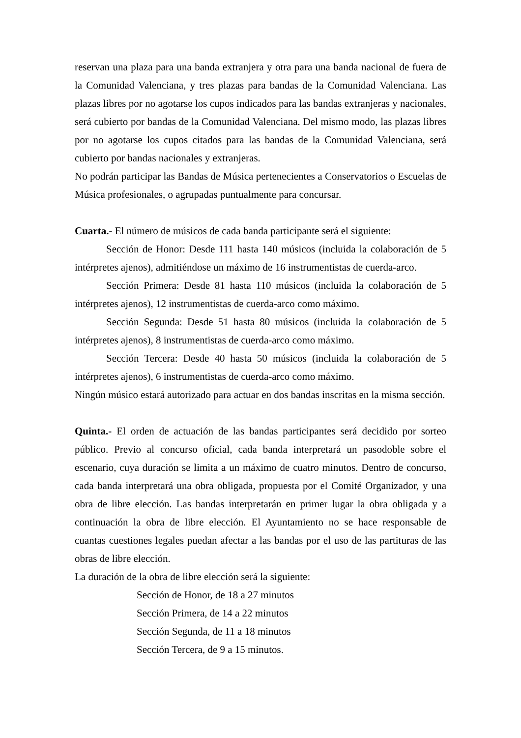reservan una plaza para una banda extranjera y otra para una banda nacional de fuera de la Comunidad Valenciana, y tres plazas para bandas de la Comunidad Valenciana. Las plazas libres por no agotarse los cupos indicados para las bandas extranjeras y nacionales, será cubierto por bandas de la Comunidad Valenciana. Del mismo modo, las plazas libres por no agotarse los cupos citados para las bandas de la Comunidad Valenciana, será cubierto por bandas nacionales y extranjeras.
No podrán participar las Bandas de Música pertenecientes a Conservatorios o Escuelas de Música profesionales, o agrupadas puntualmente para concursar.
Cuarta.- El número de músicos de cada banda participante será el siguiente:
Sección de Honor: Desde 111 hasta 140 músicos (incluida la colaboración de 5 intérpretes ajenos), admitiéndose un máximo de 16 instrumentistas de cuerda-arco.
Sección Primera: Desde 81 hasta 110 músicos (incluida la colaboración de 5 intérpretes ajenos), 12 instrumentistas de cuerda-arco como máximo.
Sección Segunda: Desde 51 hasta 80 músicos (incluida la colaboración de 5 intérpretes ajenos), 8 instrumentistas de cuerda-arco como máximo.
Sección Tercera: Desde 40 hasta 50 músicos (incluida la colaboración de 5 intérpretes ajenos), 6 instrumentistas de cuerda-arco como máximo.
Ningún músico estará autorizado para actuar en dos bandas inscritas en la misma sección.
Quinta.- El orden de actuación de las bandas participantes será decidido por sorteo público. Previo al concurso oficial, cada banda interpretará un pasodoble sobre el escenario, cuya duración se limita a un máximo de cuatro minutos. Dentro de concurso, cada banda interpretará una obra obligada, propuesta por el Comité Organizador, y una obra de libre elección. Las bandas interpretarán en primer lugar la obra obligada y a continuación la obra de libre elección. El Ayuntamiento no se hace responsable de cuantas cuestiones legales puedan afectar a las bandas por el uso de las partituras de las obras de libre elección.
La duración de la obra de libre elección será la siguiente:
Sección de Honor, de 18 a 27 minutos
Sección Primera, de 14 a 22 minutos
Sección Segunda, de 11 a 18 minutos
Sección Tercera, de 9 a 15 minutos.